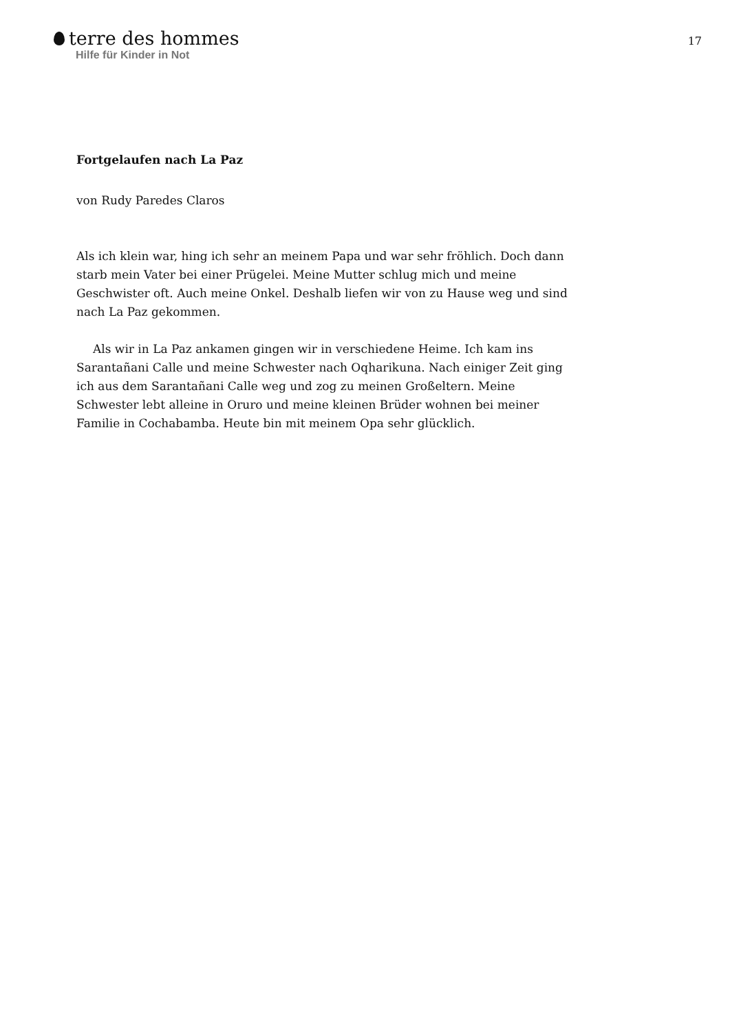terre des hommes
Hilfe für Kinder in Not
17
Fortgelaufen nach La Paz
von Rudy Paredes Claros
Als ich klein war, hing ich sehr an meinem Papa und war sehr fröhlich. Doch dann starb mein Vater bei einer Prügelei. Meine Mutter schlug mich und meine Geschwister oft. Auch meine Onkel. Deshalb liefen wir von zu Hause weg und sind nach La Paz gekommen.
Als wir in La Paz ankamen gingen wir in verschiedene Heime. Ich kam ins Sarantañani Calle und meine Schwester nach Oqharikuna. Nach einiger Zeit ging ich aus dem Sarantañani Calle weg und zog zu meinen Großeltern. Meine Schwester lebt alleine in Oruro und meine kleinen Brüder wohnen bei meiner Familie in Cochabamba. Heute bin mit meinem Opa sehr glücklich.